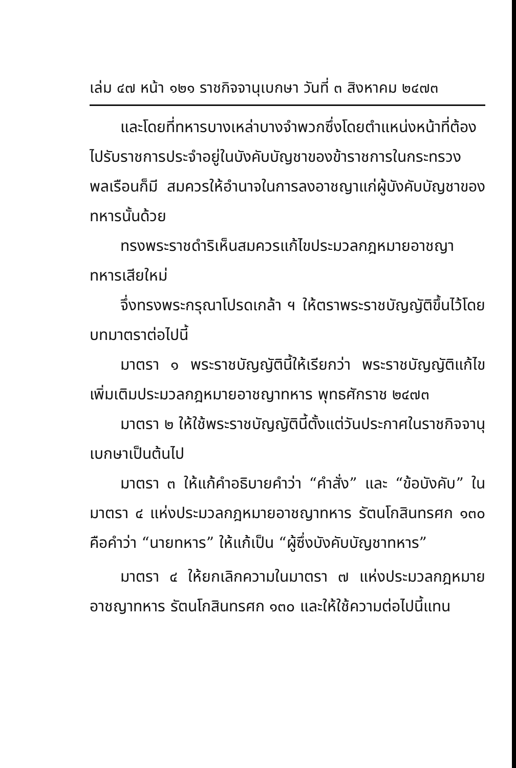เล่ม ๔๗ หน้า ๑๒๑ ราชกิจจานุเบกษา วันที่ ๓ สิงหาคม ๒๔๗๓
และโดยที่ทหารบางเหล่าบางจำพวกซึ่งโดยตำแหน่งหน้าที่ต้องไปรับราชการประจำอยู่ในบังคับบัญชาของข้าราชการในกระทรวงพลเรือนก็มี สมควรให้อำนาจในการลงอาชญาแก่ผู้บังคับบัญชาของทหารนั้นด้วย
ทรงพระราชดำริเห็นสมควรแก้ไขประมวลกฎหมายอาชญาทหารเสียใหม่
จึ่งทรงพระกรุณาโปรดเกล้า ฯ ให้ตราพระราชบัญญัติขึ้นไว้โดยบทมาตราต่อไปนี้
มาตรา ๑ พระราชบัญญัตินี้ให้เรียกว่า พระราชบัญญัติแก้ไขเพิ่มเติมประมวลกฎหมายอาชญาทหาร พุทธศักราช ๒๔๗๓
มาตรา ๒ ให้ใช้พระราชบัญญัตินี้ตั้งแต่วันประกาศในราชกิจจานุเบกษาเป็นต้นไป
มาตรา ๓ ให้แก้คำอธิบายคำว่า “คำสั่ง” และ “ข้อบังคับ” ในมาตรา ๔ แห่งประมวลกฎหมายอาชญาทหาร รัตนโกสินทรศก ๑๓๐ คือคำว่า “นายทหาร” ให้แก้เป็น “ผู้ซึ่งบังคับบัญชาทหาร”
มาตรา ๔ ให้ยกเลิกความในมาตรา ๗ แห่งประมวลกฎหมายอาชญาทหาร รัตนโกสินทรศก ๑๓๐ และให้ใช้ความต่อไปนี้แทน